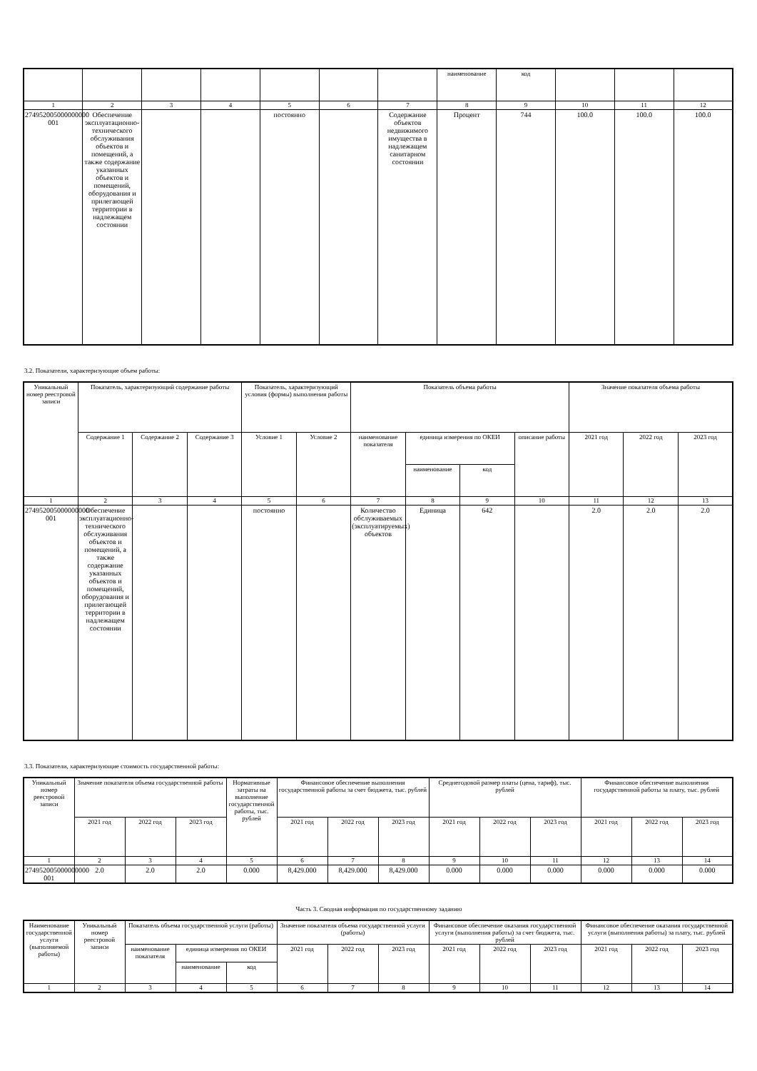| | | | | | | | наименование | код | | | |
| 1 | 2 | 3 | 4 | 5 | 6 | 7 | 8 | 9 | 10 | 11 | 12 |
| 274952005000000000 001 | Обеспечение эксплуатационно-технического обслуживания объектов и помещений, а также содержание указанных объектов и помещений, оборудования и прилегающей территории в надлежащем состоянии | | | постоянно | | Содержание объектов недвижимого имущества в надлежащем санитарном состоянии | Процент | 744 | 100.0 | 100.0 | 100.0 |
3.2. Показатели, характеризующие объем работы:
| Уникальный номер реестровой записи | Показатель, характеризующий содержание работы | | | Показатель, характеризующий условия (формы) выполнения работы | | Показатель объема работы | | | | Значение показателя объема работы | | |
| --- | --- | --- | --- | --- | --- | --- | --- | --- | --- | --- | --- | --- |
| | Содержание 1 | Содержание 2 | Содержание 3 | Условие 1 | Условие 2 | наименование показателя | единица измерения по ОКЕИ | | описание работы | 2021 год | 2022 год | 2023 год |
| | | | | | | | наименование | код | | | | |
| 1 | 2 | 3 | 4 | 5 | 6 | 7 | 8 | 9 | 10 | 11 | 12 | 13 |
| 274952005000000000 001 | Обеспечение эксплуатационно-технического обслуживания объектов и помещений, а также содержание указанных объектов и помещений, оборудования и прилегающей территории в надлежащем состоянии | | | постоянно | | Количество обслуживаемых (эксплуатируемых) объектов | Единица | 642 | | 2.0 | 2.0 | 2.0 |
3.3. Показатели, характеризующие стоимость государственной работы:
| Уникальный номер реестровой записи | Значение показателя объема государственной работы | | | Нормативные затраты на выполнение государственной работы, тыс. рублей | Финансовое обеспечение выполнения государственной работы за счет бюджета, тыс. рублей | | | Среднегодовой размер платы (цена, тариф), тыс. рублей | | | Финансовое обеспечение выполнения государственной работы за плату, тыс. рублей | | |
| --- | --- | --- | --- | --- | --- | --- | --- | --- | --- | --- | --- | --- | --- |
| | 2021 год | 2022 год | 2023 год | | 2021 год | 2022 год | 2023 год | 2021 год | 2022 год | 2023 год | 2021 год | 2022 год | 2023 год |
| 1 | 2 | 3 | 4 | 5 | 6 | 7 | 8 | 9 | 10 | 11 | 12 | 13 | 14 |
| 274952005000000000 001 | 2.0 | 2.0 | 2.0 | 0.000 | 8,429.000 | 8,429.000 | 8,429.000 | 0.000 | 0.000 | 0.000 | 0.000 | 0.000 | 0.000 |
Часть 3. Сводная информация по государственному заданию
| Наименование государственной услуги (выполняемой работы) | Уникальный номер реестровой записи | Показатель объема государственной услуги (работы) | | | Значение показателя объема государственной услуги (работы) | | | Финансовое обеспечение оказания государственной услуги (выполнения работы) за счет бюджета, тыс. рублей | | | Финансовое обеспечение оказания государственной услуги (выполнения работы) за плату, тыс. рублей | | |
| --- | --- | --- | --- | --- | --- | --- | --- | --- | --- | --- | --- | --- | --- |
| | | наименование показателя | единица измерения по ОКЕИ | | 2021 год | 2022 год | 2023 год | 2021 год | 2022 год | 2023 год | 2021 год | 2022 год | 2023 год |
| | | | наименование | код | | | | | | | | | |
| 1 | 2 | 3 | 4 | 5 | 6 | 7 | 8 | 9 | 10 | 11 | 12 | 13 | 14 |